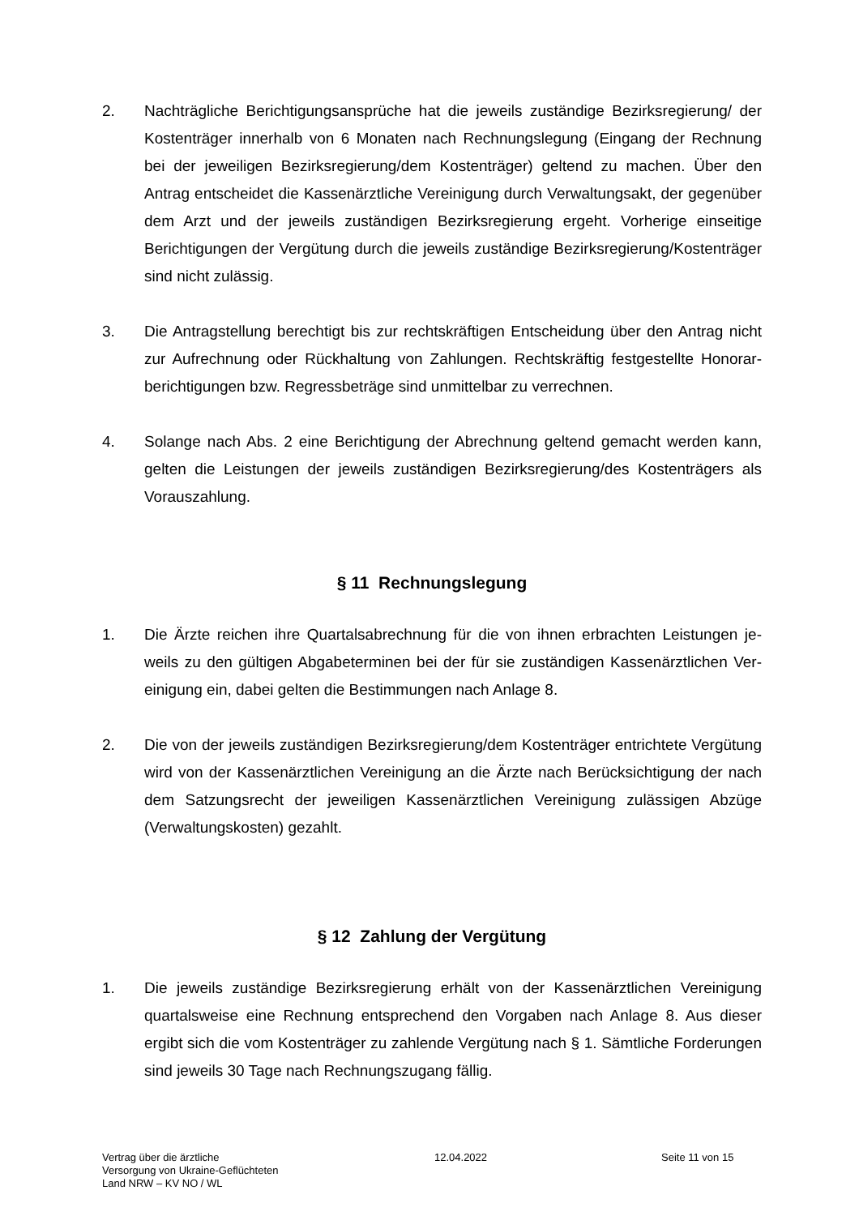2. Nachträgliche Berichtigungsansprüche hat die jeweils zuständige Bezirksregierung/ der Kostenträger innerhalb von 6 Monaten nach Rechnungslegung (Eingang der Rechnung bei der jeweiligen Bezirksregierung/dem Kostenträger) geltend zu machen. Über den Antrag entscheidet die Kassenärztliche Vereinigung durch Verwaltungsakt, der gegen­über dem Arzt und der jeweils zuständigen Bezirksregierung ergeht. Vorherige einseitige Berichtigungen der Vergütung durch die jeweils zuständige Bezirksregierung/Kostenträ­ger sind nicht zulässig.
3. Die Antragstellung berechtigt bis zur rechtskräftigen Entscheidung über den Antrag nicht zur Aufrechnung oder Rückhaltung von Zahlungen. Rechtskräftig festgestellte Honorar­berichtigungen bzw. Regressbeträge sind unmittelbar zu verrechnen.
4. Solange nach Abs. 2 eine Berichtigung der Abrechnung geltend gemacht werden kann, gelten die Leistungen der jeweils zuständigen Bezirksregierung/des Kostenträgers als Vorauszahlung.
§ 11 Rechnungslegung
1. Die Ärzte reichen ihre Quartalsabrechnung für die von ihnen erbrachten Leistungen je­weils zu den gültigen Abgabeterminen bei der für sie zuständigen Kassenärztlichen Ver­einigung ein, dabei gelten die Bestimmungen nach Anlage 8.
2. Die von der jeweils zuständigen Bezirksregierung/dem Kostenträger entrichtete Vergü­tung wird von der Kassenärztlichen Vereinigung an die Ärzte nach Berücksichtigung der nach dem Satzungsrecht der jeweiligen Kassenärztlichen Vereinigung zulässigen Ab­züge (Verwaltungskosten) gezahlt.
§ 12 Zahlung der Vergütung
1. Die jeweils zuständige Bezirksregierung erhält von der Kassenärztlichen Vereinigung quartalsweise eine Rechnung entsprechend den Vorgaben nach Anlage 8. Aus dieser ergibt sich die vom Kostenträger zu zahlende Vergütung nach § 1. Sämtliche Forderun­gen sind jeweils 30 Tage nach Rechnungszugang fällig.
Vertrag über die ärztliche
Versorgung von Ukraine-Geflüchteten
Land NRW – KV NO / WL
12.04.2022 Seite 11 von 15